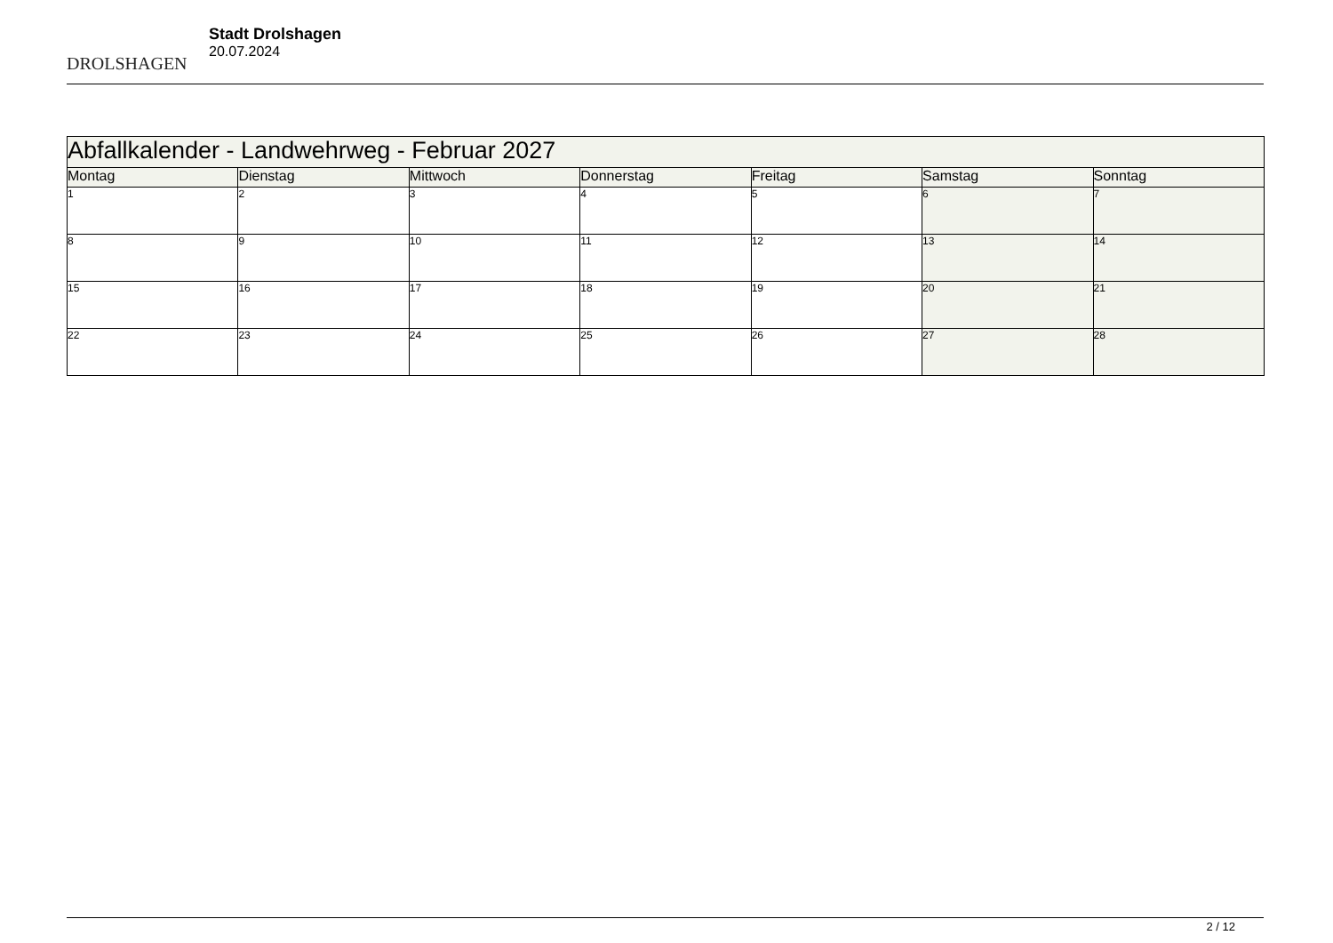DROLSHAGEN
Stadt Drolshagen
20.07.2024
| Abfallkalender - Landwehrweg - Februar 2027 | | | | | | |
| --- | --- | --- | --- | --- | --- | --- |
| Montag | Dienstag | Mittwoch | Donnerstag | Freitag | Samstag | Sonntag |
| 1 | 2 | 3 | 4 | 5 | 6 | 7 |
| 8 | 9 | 10 | 11 | 12 | 13 | 14 |
| 15 | 16 | 17 | 18 | 19 | 20 | 21 |
| 22 | 23 | 24 | 25 | 26 | 27 | 28 |
2 / 12